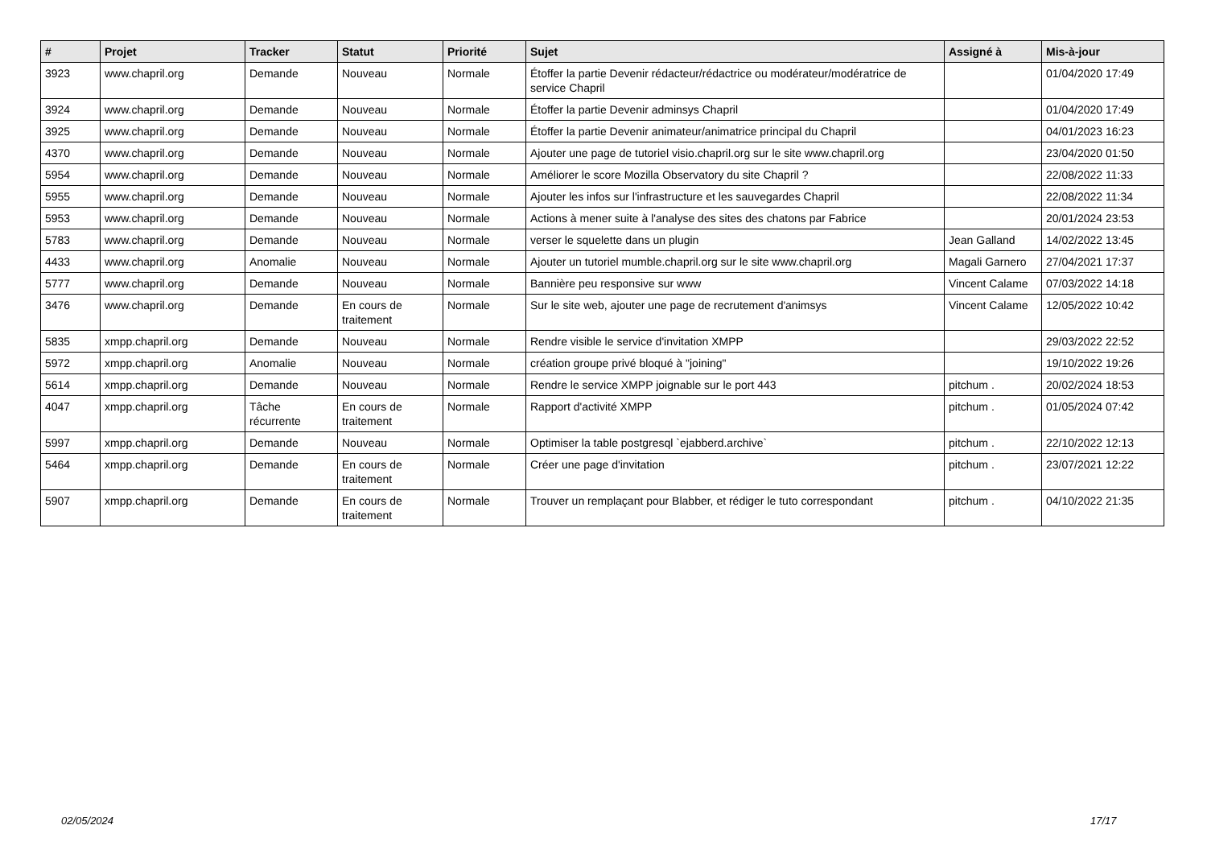| # | Projet | Tracker | Statut | Priorité | Sujet | Assigné à | Mis-à-jour |
| --- | --- | --- | --- | --- | --- | --- | --- |
| 3923 | www.chapril.org | Demande | Nouveau | Normale | Étoffer la partie Devenir rédacteur/rédactrice ou modérateur/modératrice de service Chapril | | 01/04/2020 17:49 |
| 3924 | www.chapril.org | Demande | Nouveau | Normale | Étoffer la partie Devenir adminsys Chapril | | 01/04/2020 17:49 |
| 3925 | www.chapril.org | Demande | Nouveau | Normale | Étoffer la partie Devenir animateur/animatrice principal du Chapril | | 04/01/2023 16:23 |
| 4370 | www.chapril.org | Demande | Nouveau | Normale | Ajouter une page de tutoriel visio.chapril.org sur le site www.chapril.org | | 23/04/2020 01:50 |
| 5954 | www.chapril.org | Demande | Nouveau | Normale | Améliorer le score Mozilla Observatory du site Chapril ? | | 22/08/2022 11:33 |
| 5955 | www.chapril.org | Demande | Nouveau | Normale | Ajouter les infos sur l'infrastructure et les sauvegardes Chapril | | 22/08/2022 11:34 |
| 5953 | www.chapril.org | Demande | Nouveau | Normale | Actions à mener suite à l'analyse des sites des chatons par Fabrice | | 20/01/2024 23:53 |
| 5783 | www.chapril.org | Demande | Nouveau | Normale | verser le squelette dans un plugin | Jean Galland | 14/02/2022 13:45 |
| 4433 | www.chapril.org | Anomalie | Nouveau | Normale | Ajouter un tutoriel mumble.chapril.org sur le site www.chapril.org | Magali Garnero | 27/04/2021 17:37 |
| 5777 | www.chapril.org | Demande | Nouveau | Normale | Bannière peu responsive sur www | Vincent Calame | 07/03/2022 14:18 |
| 3476 | www.chapril.org | Demande | En cours de traitement | Normale | Sur le site web, ajouter une page de recrutement d'animsys | Vincent Calame | 12/05/2022 10:42 |
| 5835 | xmpp.chapril.org | Demande | Nouveau | Normale | Rendre visible le service d'invitation XMPP | | 29/03/2022 22:52 |
| 5972 | xmpp.chapril.org | Anomalie | Nouveau | Normale | création groupe privé bloqué à "joining" | | 19/10/2022 19:26 |
| 5614 | xmpp.chapril.org | Demande | Nouveau | Normale | Rendre le service XMPP joignable sur le port 443 | pitchum . | 20/02/2024 18:53 |
| 4047 | xmpp.chapril.org | Tâche récurrente | En cours de traitement | Normale | Rapport d'activité XMPP | pitchum . | 01/05/2024 07:42 |
| 5997 | xmpp.chapril.org | Demande | Nouveau | Normale | Optimiser la table postgresql `ejabberd.archive` | pitchum . | 22/10/2022 12:13 |
| 5464 | xmpp.chapril.org | Demande | En cours de traitement | Normale | Créer une page d'invitation | pitchum . | 23/07/2021 12:22 |
| 5907 | xmpp.chapril.org | Demande | En cours de traitement | Normale | Trouver un remplaçant pour Blabber, et rédiger le tuto correspondant | pitchum . | 04/10/2022 21:35 |
02/05/2024 17/17